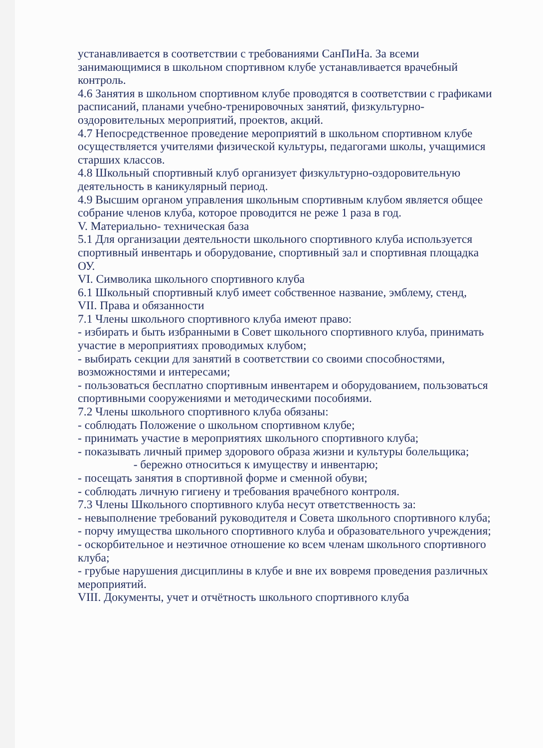устанавливается в соответствии с требованиями СанПиНа. За всеми занимающимися в школьном спортивном клубе устанавливается врачебный контроль.
4.6 Занятия в школьном спортивном клубе проводятся в соответствии с графиками расписаний, планами учебно-тренировочных занятий, физкультурно-оздоровительных мероприятий, проектов, акций.
4.7 Непосредственное проведение мероприятий в школьном спортивном клубе осуществляется учителями физической культуры, педагогами школы, учащимися старших классов.
4.8 Школьный спортивный клуб организует физкультурно-оздоровительную деятельность в каникулярный период.
4.9 Высшим органом управления школьным спортивным клубом является общее собрание членов клуба, которое проводится не реже 1 раза в год.
V. Материально- техническая база
5.1 Для организации деятельности школьного спортивного клуба используется спортивный инвентарь и оборудование, спортивный зал и спортивная площадка ОУ.
VI. Символика школьного спортивного клуба
6.1 Школьный спортивный клуб имеет собственное название, эмблему, стенд,
VII. Права и обязанности
7.1 Члены школьного спортивного клуба имеют право:
- избирать и быть избранными в Совет школьного спортивного клуба, принимать участие в мероприятиях проводимых клубом;
- выбирать секции для занятий в соответствии со своими способностями, возможностями и интересами;
- пользоваться бесплатно спортивным инвентарем и оборудованием, пользоваться спортивными сооружениями и методическими пособиями.
7.2 Члены школьного спортивного клуба обязаны:
- соблюдать Положение о школьном спортивном клубе;
- принимать участие в мероприятиях школьного спортивного клуба;
- показывать личный пример здорового образа жизни и культуры болельщика; - бережно относиться к имуществу и инвентарю;
- посещать занятия в спортивной форме и сменной обуви;
- соблюдать личную гигиену и требования врачебного контроля.
7.3 Члены Школьного спортивного клуба несут ответственность за:
- невыполнение требований руководителя и Совета школьного спортивного клуба;
- порчу имущества школьного спортивного клуба и образовательного учреждения;
- оскорбительное и неэтичное отношение ко всем членам школьного спортивного клуба;
- грубые нарушения дисциплины в клубе и вне их вовремя проведения различных мероприятий.
VIII. Документы, учет и отчётность школьного спортивного клуба